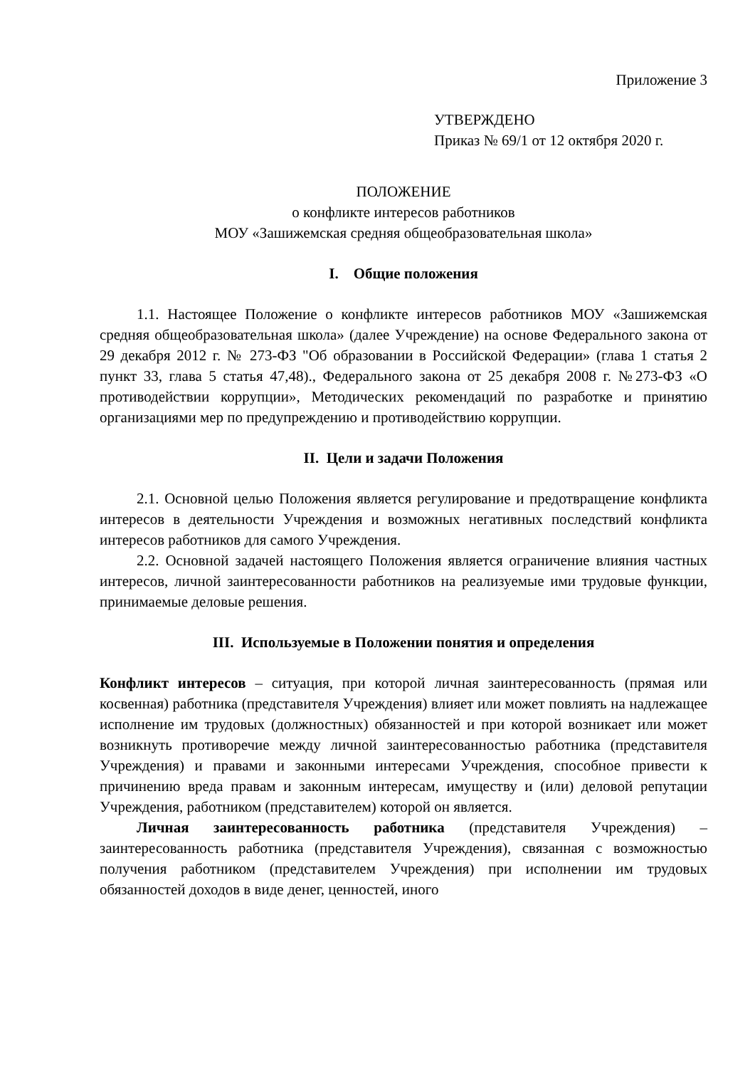Приложение 3
УТВЕРЖДЕНО
Приказ № 69/1 от 12 октября 2020 г.
ПОЛОЖЕНИЕ
о конфликте интересов работников
МОУ «Зашижемская средняя общеобразовательная школа»
I. Общие положения
1.1. Настоящее Положение о конфликте интересов работников МОУ «Зашижемская средняя общеобразовательная школа» (далее Учреждение) на основе Федерального закона от 29 декабря 2012 г. № 273-ФЗ "Об образовании в Российской Федерации» (глава 1 статья 2 пункт 33, глава 5 статья 47,48)., Федерального закона от 25 декабря 2008 г. №273-ФЗ «О противодействии коррупции», Методических рекомендаций по разработке и принятию организациями мер по предупреждению и противодействию коррупции.
II. Цели и задачи Положения
2.1. Основной целью Положения является регулирование и предотвращение конфликта интересов в деятельности Учреждения и возможных негативных последствий конфликта интересов работников для самого Учреждения.
2.2. Основной задачей настоящего Положения является ограничение влияния частных интересов, личной заинтересованности работников на реализуемые ими трудовые функции, принимаемые деловые решения.
III. Используемые в Положении понятия и определения
Конфликт интересов – ситуация, при которой личная заинтересованность (прямая или косвенная) работника (представителя Учреждения) влияет или может повлиять на надлежащее исполнение им трудовых (должностных) обязанностей и при которой возникает или может возникнуть противоречие между личной заинтересованностью работника (представителя Учреждения) и правами и законными интересами Учреждения, способное привести к причинению вреда правам и законным интересам, имуществу и (или) деловой репутации Учреждения, работником (представителем) которой он является.
Личная заинтересованность работника (представителя Учреждения) – заинтересованность работника (представителя Учреждения), связанная с возможностью получения работником (представителем Учреждения) при исполнении им трудовых обязанностей доходов в виде денег, ценностей, иного